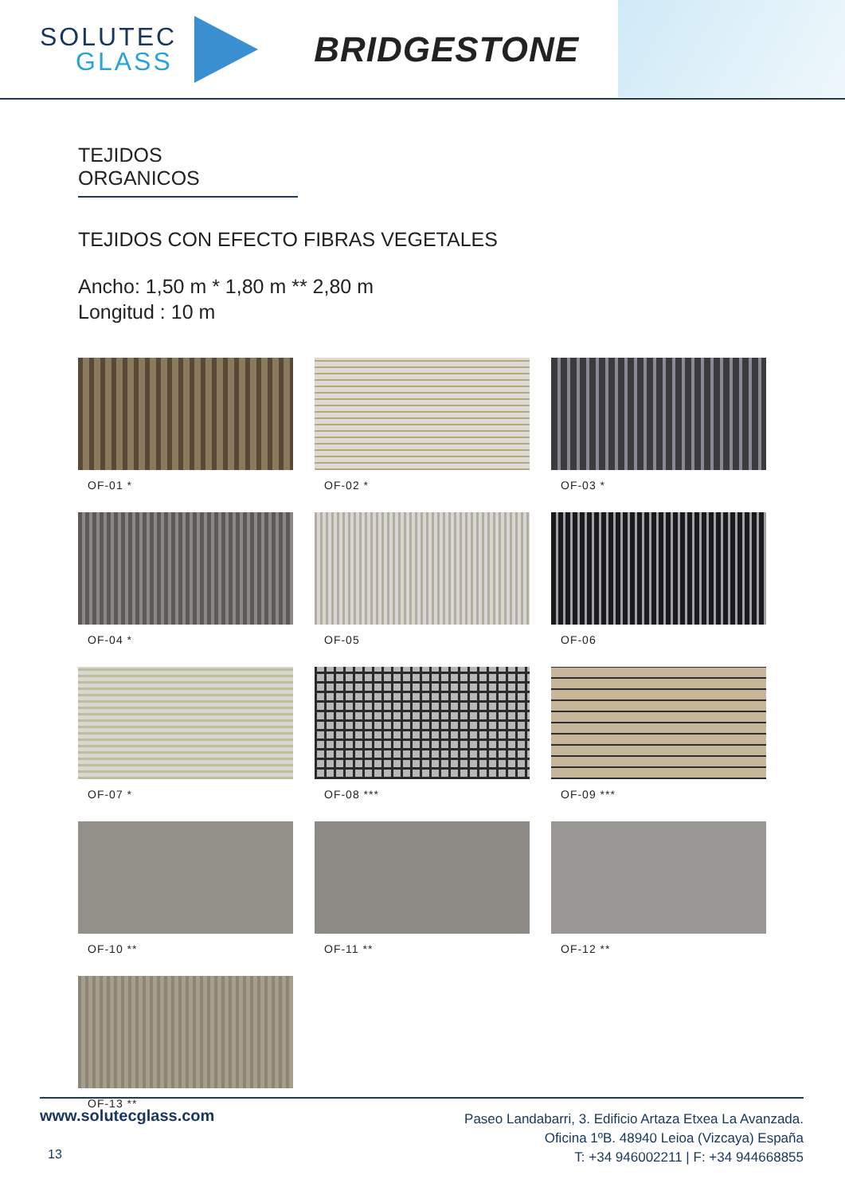SOLUTEC
GLASS
BRIDGESTONE
TEJIDOS ORGANICOS
TEJIDOS CON EFECTO FIBRAS VEGETALES
Ancho: 1,50 m * 1,80 m ** 2,80 m
Longitud : 10 m
OF-01 *
OF-02 *
OF-03 *
OF-04 *
OF-05
OF-06
OF-07 *
OF-08 ***
OF-09 ***
OF-10 **
OF-11 **
OF-12 **
OF-13 **
www.solutecglass.com
13
Paseo Landabarri, 3. Edificio Artaza Etxea La Avanzada.
Oficina 1ºB. 48940 Leioa (Vizcaya) España
T: +34 946002211 | F: +34 944668855